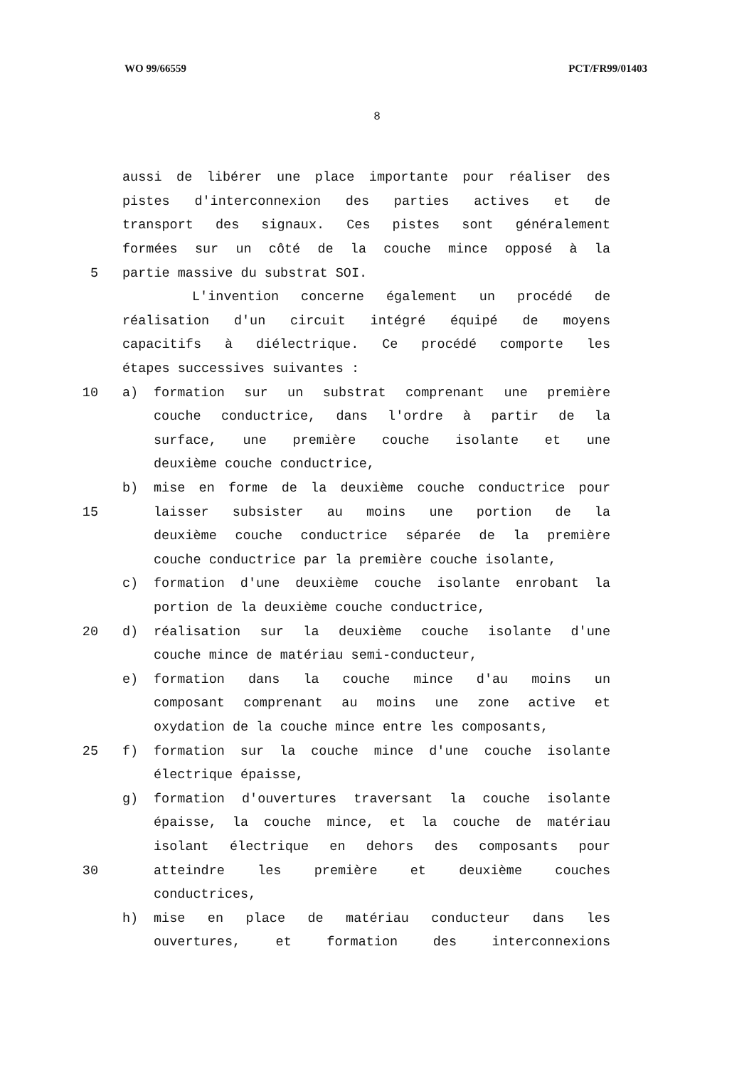WO 99/66559 PCT/FR99/01403
8
aussi de libérer une place importante pour réaliser des
pistes d'interconnexion des parties actives et de
transport des signaux. Ces pistes sont généralement
formées sur un côté de la couche mince opposé à la
5 partie massive du substrat SOI.
L'invention concerne également un procédé de
réalisation d'un circuit intégré équipé de moyens
capacitifs à diélectrique. Ce procédé comporte les
étapes successives suivantes :
10 a) formation sur un substrat comprenant une première
couche conductrice, dans l'ordre à partir de la
surface, une première couche isolante et une
deuxième couche conductrice,
b) mise en forme de la deuxième couche conductrice pour
15 laisser subsister au moins une portion de la
deuxième couche conductrice séparée de la première
couche conductrice par la première couche isolante,
c) formation d'une deuxième couche isolante enrobant la
portion de la deuxième couche conductrice,
20 d) réalisation sur la deuxième couche isolante d'une
couche mince de matériau semi-conducteur,
e) formation dans la couche mince d'au moins un
composant comprenant au moins une zone active et
oxydation de la couche mince entre les composants,
25 f) formation sur la couche mince d'une couche isolante
électrique épaisse,
g) formation d'ouvertures traversant la couche isolante
épaisse, la couche mince, et la couche de matériau
isolant électrique en dehors des composants pour
30 atteindre les première et deuxième couches
conductrices,
h) mise en place de matériau conducteur dans les
ouvertures, et formation des interconnexions